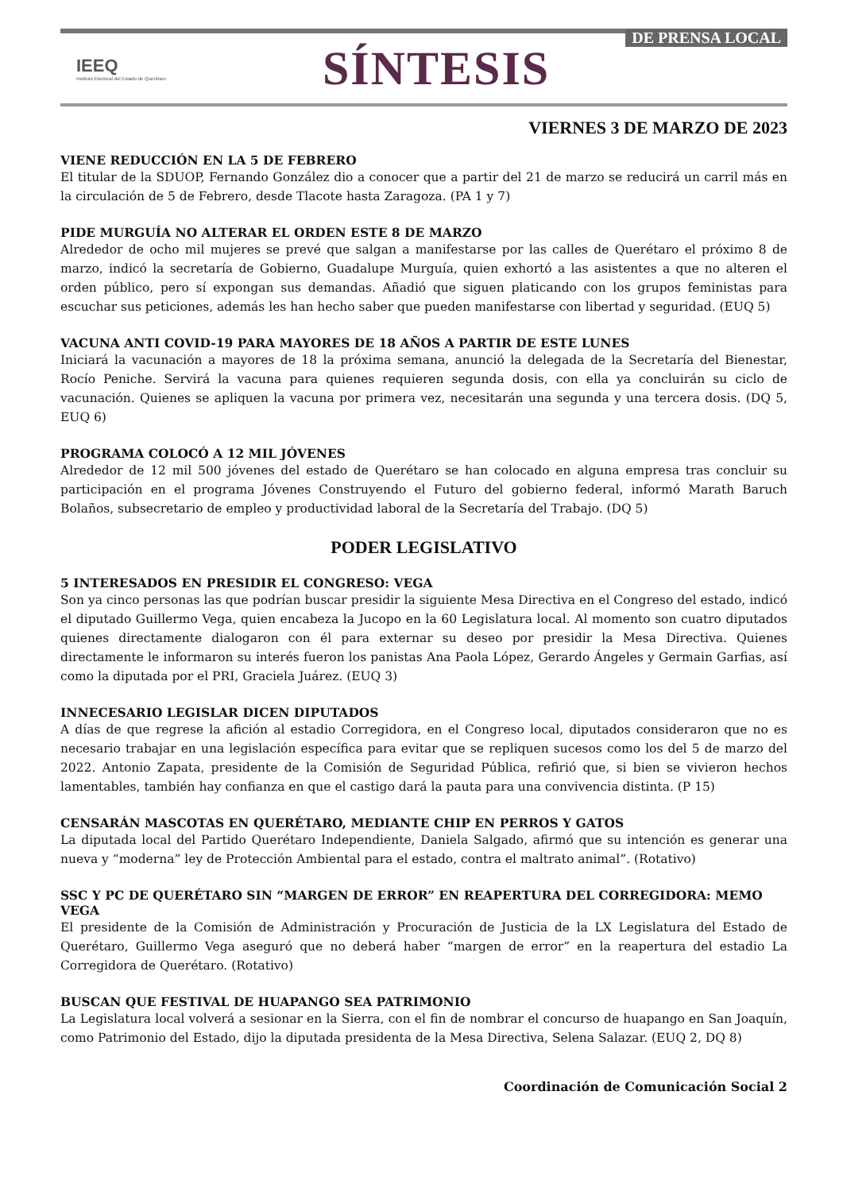IEEQ
Instituto Electoral del Estado de Querétaro
SÍNTESIS
DE PRENSA LOCAL
VIERNES 3 DE MARZO DE 2023
VIENE REDUCCIÓN EN LA 5 DE FEBRERO
El titular de la SDUOP, Fernando González dio a conocer que a partir del 21 de marzo se reducirá un carril más en la circulación de 5 de Febrero, desde Tlacote hasta Zaragoza. (PA 1 y 7)
PIDE MURGUÍA NO ALTERAR EL ORDEN ESTE 8 DE MARZO
Alrededor de ocho mil mujeres se prevé que salgan a manifestarse por las calles de Querétaro el próximo 8 de marzo, indicó la secretaría de Gobierno, Guadalupe Murguía, quien exhortó a las asistentes a que no alteren el orden público, pero sí expongan sus demandas. Añadió que siguen platicando con los grupos feministas para escuchar sus peticiones, además les han hecho saber que pueden manifestarse con libertad y seguridad. (EUQ 5)
VACUNA ANTI COVID-19 PARA MAYORES DE 18 AÑOS A PARTIR DE ESTE LUNES
Iniciará la vacunación a mayores de 18 la próxima semana, anunció la delegada de la Secretaría del Bienestar, Rocío Peniche. Servirá la vacuna para quienes requieren segunda dosis, con ella ya concluirán su ciclo de vacunación. Quienes se apliquen la vacuna por primera vez, necesitarán una segunda y una tercera dosis. (DQ 5, EUQ 6)
PROGRAMA COLOCÓ A 12 MIL JÓVENES
Alrededor de 12 mil 500 jóvenes del estado de Querétaro se han colocado en alguna empresa tras concluir su participación en el programa Jóvenes Construyendo el Futuro del gobierno federal, informó Marath Baruch Bolaños, subsecretario de empleo y productividad laboral de la Secretaría del Trabajo. (DQ 5)
PODER LEGISLATIVO
5 INTERESADOS EN PRESIDIR EL CONGRESO: VEGA
Son ya cinco personas las que podrían buscar presidir la siguiente Mesa Directiva en el Congreso del estado, indicó el diputado Guillermo Vega, quien encabeza la Jucopo en la 60 Legislatura local. Al momento son cuatro diputados quienes directamente dialogaron con él para externar su deseo por presidir la Mesa Directiva. Quienes directamente le informaron su interés fueron los panistas Ana Paola López, Gerardo Ángeles y Germain Garfias, así como la diputada por el PRI, Graciela Juárez. (EUQ 3)
INNECESARIO LEGISLAR DICEN DIPUTADOS
A días de que regrese la afición al estadio Corregidora, en el Congreso local, diputados consideraron que no es necesario trabajar en una legislación específica para evitar que se repliquen sucesos como los del 5 de marzo del 2022. Antonio Zapata, presidente de la Comisión de Seguridad Pública, refirió que, si bien se vivieron hechos lamentables, también hay confianza en que el castigo dará la pauta para una convivencia distinta. (P 15)
CENSARÁN MASCOTAS EN QUERÉTARO, MEDIANTE CHIP EN PERROS Y GATOS
La diputada local del Partido Querétaro Independiente, Daniela Salgado, afirmó que su intención es generar una nueva y “moderna” ley de Protección Ambiental para el estado, contra el maltrato animal”. (Rotativo)
SSC Y PC DE QUERÉTARO SIN “MARGEN DE ERROR” EN REAPERTURA DEL CORREGIDORA: MEMO VEGA
El presidente de la Comisión de Administración y Procuración de Justicia de la LX Legislatura del Estado de Querétaro, Guillermo Vega aseguró que no deberá haber “margen de error” en la reapertura del estadio La Corregidora de Querétaro. (Rotativo)
BUSCAN QUE FESTIVAL DE HUAPANGO SEA PATRIMONIO
La Legislatura local volverá a sesionar en la Sierra, con el fin de nombrar el concurso de huapango en San Joaquín, como Patrimonio del Estado, dijo la diputada presidenta de la Mesa Directiva, Selena Salazar. (EUQ 2, DQ 8)
Coordinación de Comunicación Social 2